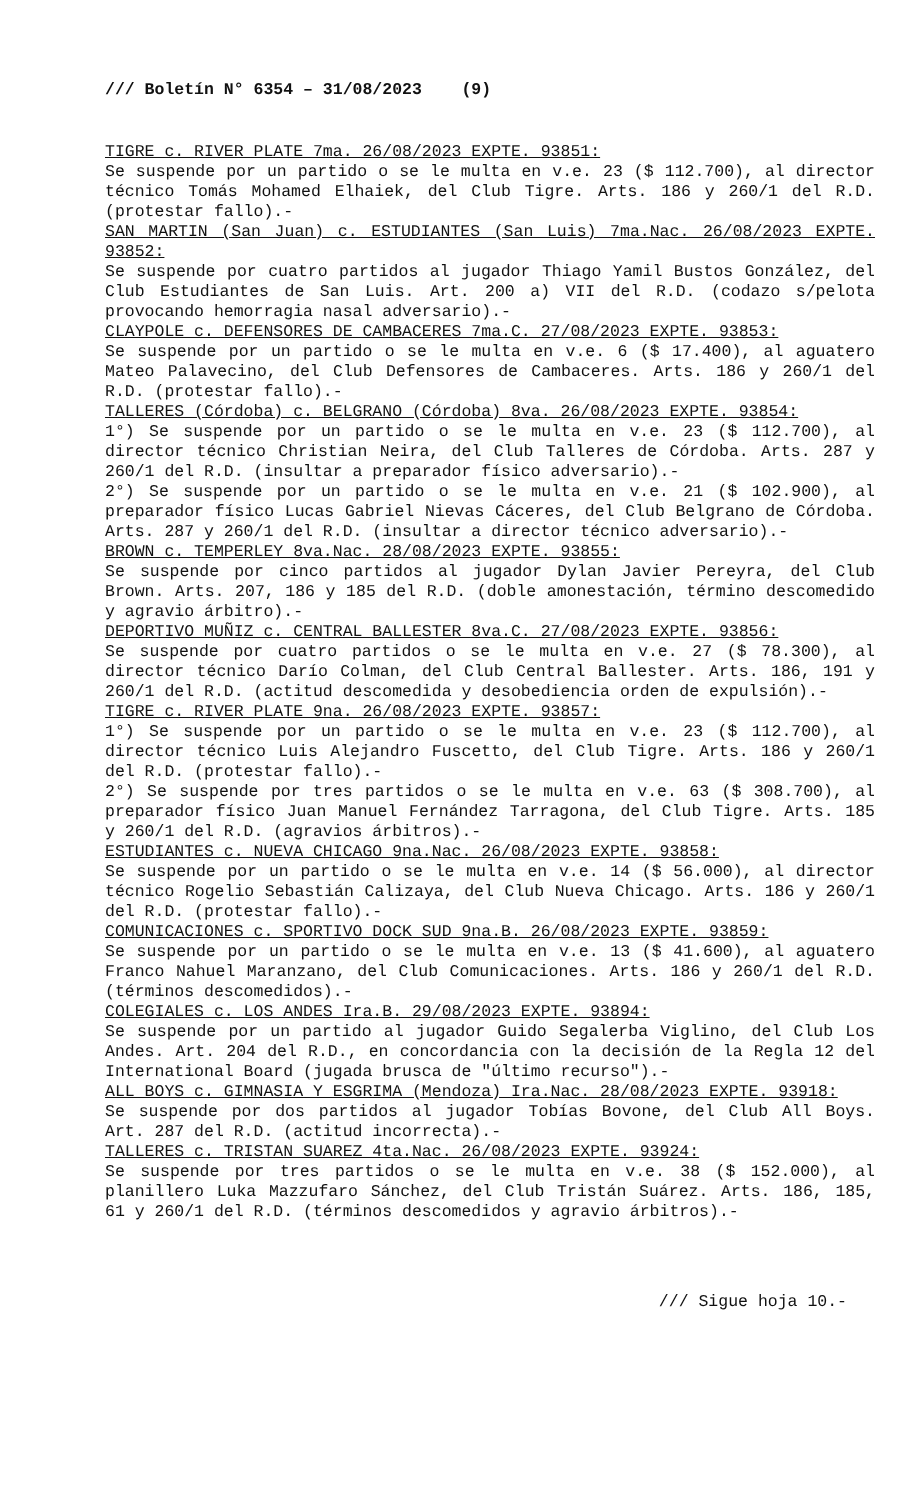/// Boletín N° 6354 – 31/08/2023 (9)
TIGRE c. RIVER PLATE 7ma. 26/08/2023 EXPTE. 93851:
Se suspende por un partido o se le multa en v.e. 23 ($ 112.700), al director técnico Tomás Mohamed Elhaiek, del Club Tigre. Arts. 186 y 260/1 del R.D. (protestar fallo).-
SAN MARTIN (San Juan) c. ESTUDIANTES (San Luis) 7ma.Nac. 26/08/2023 EXPTE. 93852:
Se suspende por cuatro partidos al jugador Thiago Yamil Bustos González, del Club Estudiantes de San Luis. Art. 200 a) VII del R.D. (codazo s/pelota provocando hemorragia nasal adversario).-
CLAYPOLE c. DEFENSORES DE CAMBACERES 7ma.C. 27/08/2023 EXPTE. 93853:
Se suspende por un partido o se le multa en v.e. 6 ($ 17.400), al aguatero Mateo Palavecino, del Club Defensores de Cambaceres. Arts. 186 y 260/1 del R.D. (protestar fallo).-
TALLERES (Córdoba) c. BELGRANO (Córdoba) 8va. 26/08/2023 EXPTE. 93854:
1°) Se suspende por un partido o se le multa en v.e. 23 ($ 112.700), al director técnico Christian Neira, del Club Talleres de Córdoba. Arts. 287 y 260/1 del R.D. (insultar a preparador físico adversario).-
2°) Se suspende por un partido o se le multa en v.e. 21 ($ 102.900), al preparador físico Lucas Gabriel Nievas Cáceres, del Club Belgrano de Córdoba. Arts. 287 y 260/1 del R.D. (insultar a director técnico adversario).-
BROWN c. TEMPERLEY 8va.Nac. 28/08/2023 EXPTE. 93855:
Se suspende por cinco partidos al jugador Dylan Javier Pereyra, del Club Brown. Arts. 207, 186 y 185 del R.D. (doble amonestación, término descomedido y agravio árbitro).-
DEPORTIVO MUÑIZ c. CENTRAL BALLESTER 8va.C. 27/08/2023 EXPTE. 93856:
Se suspende por cuatro partidos o se le multa en v.e. 27 ($ 78.300), al director técnico Darío Colman, del Club Central Ballester. Arts. 186, 191 y 260/1 del R.D. (actitud descomedida y desobediencia orden de expulsión).-
TIGRE c. RIVER PLATE 9na. 26/08/2023 EXPTE. 93857:
1°) Se suspende por un partido o se le multa en v.e. 23 ($ 112.700), al director técnico Luis Alejandro Fuscetto, del Club Tigre. Arts. 186 y 260/1 del R.D. (protestar fallo).-
2°) Se suspende por tres partidos o se le multa en v.e. 63 ($ 308.700), al preparador físico Juan Manuel Fernández Tarragona, del Club Tigre. Arts. 185 y 260/1 del R.D. (agravios árbitros).-
ESTUDIANTES c. NUEVA CHICAGO 9na.Nac. 26/08/2023 EXPTE. 93858:
Se suspende por un partido o se le multa en v.e. 14 ($ 56.000), al director técnico Rogelio Sebastián Calizaya, del Club Nueva Chicago. Arts. 186 y 260/1 del R.D. (protestar fallo).-
COMUNICACIONES c. SPORTIVO DOCK SUD 9na.B. 26/08/2023 EXPTE. 93859:
Se suspende por un partido o se le multa en v.e. 13 ($ 41.600), al aguatero Franco Nahuel Maranzano, del Club Comunicaciones. Arts. 186 y 260/1 del R.D. (términos descomedidos).-
COLEGIALES c. LOS ANDES Ira.B. 29/08/2023 EXPTE. 93894:
Se suspende por un partido al jugador Guido Segalerba Viglino, del Club Los Andes. Art. 204 del R.D., en concordancia con la decisión de la Regla 12 del International Board (jugada brusca de "último recurso").-
ALL BOYS c. GIMNASIA Y ESGRIMA (Mendoza) Ira.Nac. 28/08/2023 EXPTE. 93918:
Se suspende por dos partidos al jugador Tobías Bovone, del Club All Boys. Art. 287 del R.D. (actitud incorrecta).-
TALLERES c. TRISTAN SUAREZ 4ta.Nac. 26/08/2023 EXPTE. 93924:
Se suspende por tres partidos o se le multa en v.e. 38 ($ 152.000), al planillero Luka Mazzufaro Sánchez, del Club Tristán Suárez. Arts. 186, 185, 61 y 260/1 del R.D. (términos descomedidos y agravio árbitros).-
/// Sigue hoja 10.-